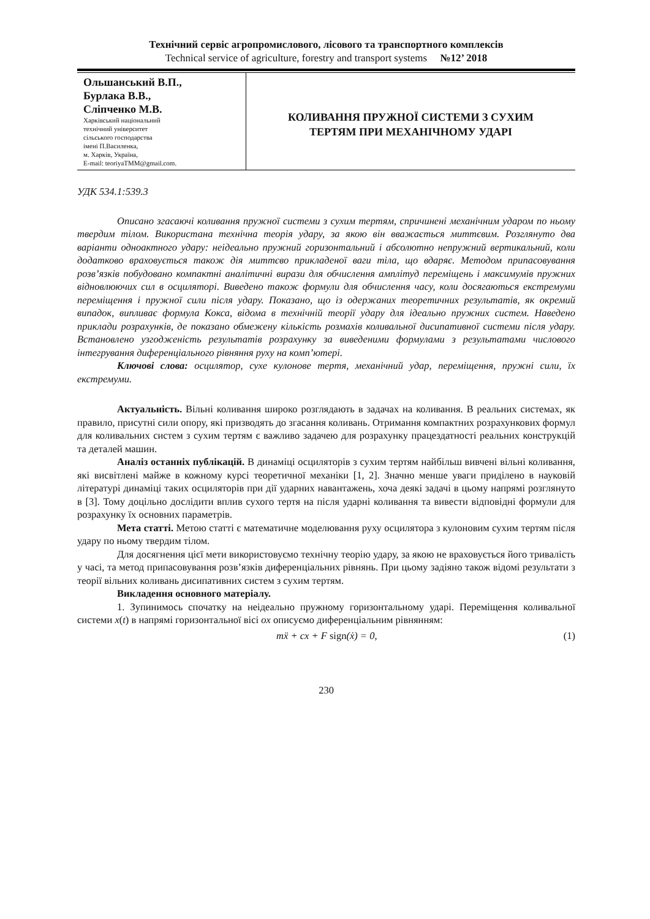Технічний сервіс агропромислового, лісового та транспортного комплексів
Technical service of agriculture, forestry and transport systems №12’ 2018
Ольшанський В.П.,
Бурлака В.В.,
Сліпченко М.В.
Харківський національний
технічний університет
сільського господарства
імені П.Василенка,
м. Харків, Україна,
E-mail: teoriyaTMM@gmail.com.
КОЛИВАННЯ ПРУЖНОЇ СИСТЕМИ З СУХИМ
ТЕРТЯМ ПРИ МЕХАНІЧНОМУ УДАРІ
УДК 534.1:539.3
Описано згасаючі коливання пружної системи з сухим тертям, спричинені механічним ударом по ньому твердим тілом. Використана технічна теорія удару, за якою він вважається миттєвим. Розглянуто два варіанти одноактного удару: неідеально пружний горизонтальний і абсолютно непружний вертикальний, коли додатково враховується також дія миттєво прикладеної ваги тіла, що вдаряє. Методом припасовування розв’язків побудовано компактні аналітичні вирази для обчислення амплітуд переміщень і максимумів пружних відновлюючих сил в осциляторі. Виведено також формули для обчислення часу, коли досягаються екстремуми переміщення і пружної сили після удару. Показано, що із одержаних теоретичних результатів, як окремий випадок, випливає формула Кокса, відома в технічній теорії удару для ідеально пружних систем. Наведено приклади розрахунків, де показано обмежену кількість розмахів коливальної дисипативної системи після удару. Встановлено узгодженість результатів розрахунку за виведеними формулами з результатами числового інтегрування диференціального рівняння руху на комп’ютері.
Ключові слова: осцилятор, сухе кулонове тертя, механічний удар, переміщення, пружні сили, їх екстремуми.
Актуальність. Вільні коливання широко розглядають в задачах на коливання. В реальних системах, як правило, присутні сили опору, які призводять до згасання коливань. Отримання компактних розрахункових формул для коливальних систем з сухим тертям є важливо задачею для розрахунку працездатності реальних конструкцій та деталей машин.
Аналіз останніх публікацій. В динаміці осциляторів з сухим тертям найбільш вивчені вільні коливання, які висвітлені майже в кожному курсі теоретичної механіки [1, 2]. Значно менше уваги приділено в науковій літературі динаміці таких осциляторів при дії ударних навантажень, хоча деякі задачі в цьому напрямі розглянуто в [3]. Тому доцільно дослідити вплив сухого тертя на після ударні коливання та вивести відповідні формули для розрахунку їх основних параметрів.
Мета статті. Метою статті є математичне моделювання руху осцилятора з кулоновим сухим тертям після удару по ньому твердим тілом.
Для досягнення цієї мети використовуємо технічну теорію удару, за якою не враховується його тривалість у часі, та метод припасовування розв’язків диференціальних рівнянь. При цьому задіяно також відомі результати з теорії вільних коливань дисипативних систем з сухим тертям.
Викладення основного матеріалу.
1. Зупинимось спочатку на неідеально пружному горизонтальному ударі. Переміщення коливальної системи x(t) в напрямі горизонтальної вісі ox описуємо диференціальним рівнянням:
mẍ + cx + F sign(ẋ) = 0, (1)
230